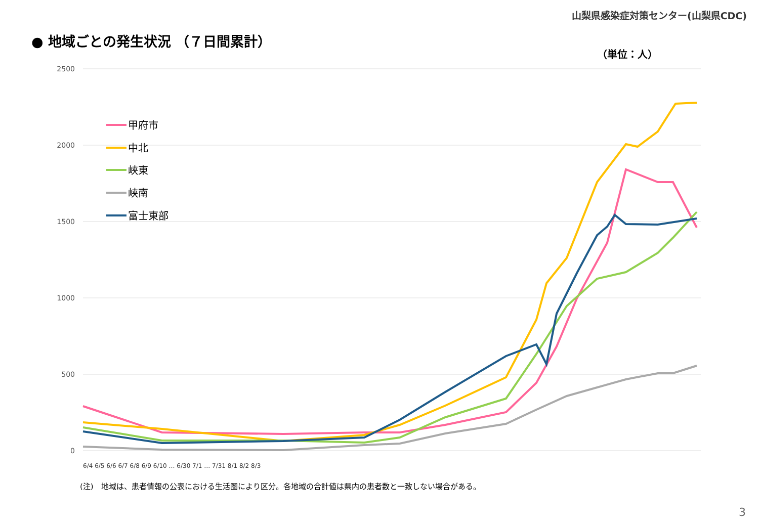山梨県感染症対策センター(山梨県CDC)
● 地域ごとの発生状況 （７日間累計）
（単位：人）
2500
2000
1500
1000
500
0
甲府市
中北
峡東
峡南
富士東部
6/4 6/5 6/6 6/7 6/8 6/9 6/10 … 6/30 7/1 … 7/31 8/1 8/2 8/3
(注)　地域は、患者情報の公表における生活圏により区分。各地域の合計値は県内の患者数と一致しない場合がある。
3